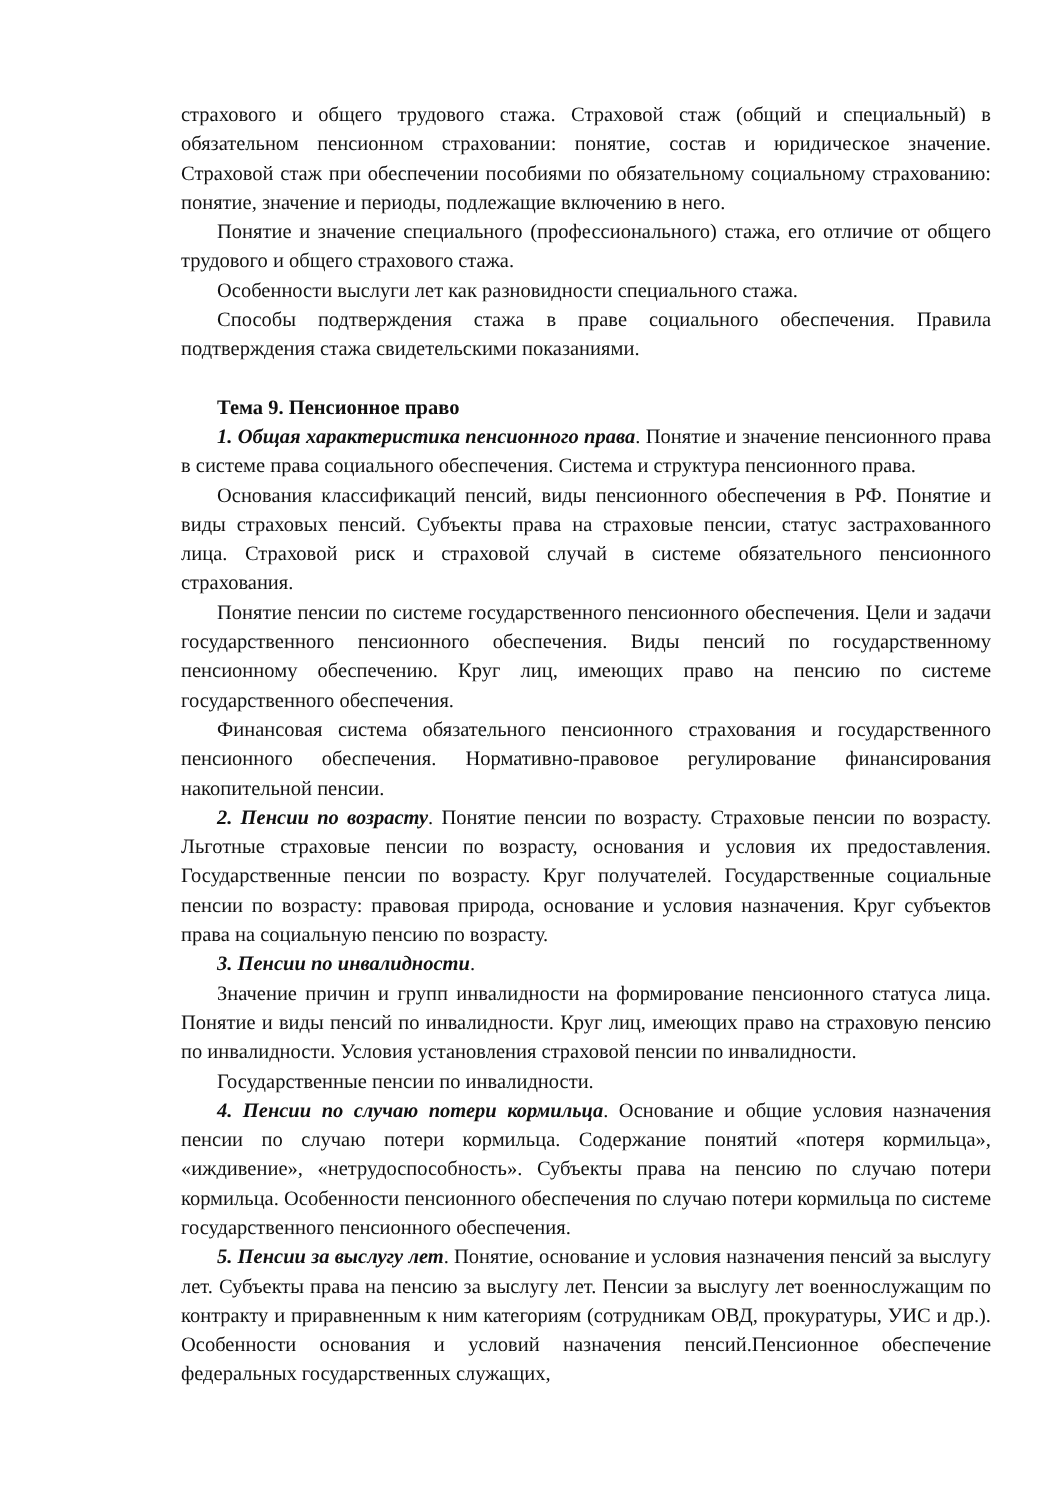страхового и общего трудового стажа. Страховой стаж (общий и специальный) в обязательном пенсионном страховании: понятие, состав и юридическое значение. Страховой стаж при обеспечении пособиями по обязательному социальному страхованию: понятие, значение и периоды, подлежащие включению в него.
Понятие и значение специального (профессионального) стажа, его отличие от общего трудового и общего страхового стажа.
Особенности выслуги лет как разновидности специального стажа.
Способы подтверждения стажа в праве социального обеспечения. Правила подтверждения стажа свидетельскими показаниями.
Тема 9. Пенсионное право
1. Общая характеристика пенсионного права. Понятие и значение пенсионного права в системе права социального обеспечения. Система и структура пенсионного права.
Основания классификаций пенсий, виды пенсионного обеспечения в РФ. Понятие и виды страховых пенсий. Субъекты права на страховые пенсии, статус застрахованного лица. Страховой риск и страховой случай в системе обязательного пенсионного страхования.
Понятие пенсии по системе государственного пенсионного обеспечения. Цели и задачи государственного пенсионного обеспечения. Виды пенсий по государственному пенсионному обеспечению. Круг лиц, имеющих право на пенсию по системе государственного обеспечения.
Финансовая система обязательного пенсионного страхования и государственного пенсионного обеспечения. Нормативно-правовое регулирование финансирования накопительной пенсии.
2. Пенсии по возрасту. Понятие пенсии по возрасту. Страховые пенсии по возрасту. Льготные страховые пенсии по возрасту, основания и условия их предоставления. Государственные пенсии по возрасту. Круг получателей. Государственные социальные пенсии по возрасту: правовая природа, основание и условия назначения. Круг субъектов права на социальную пенсию по возрасту.
3. Пенсии по инвалидности.
Значение причин и групп инвалидности на формирование пенсионного статуса лица. Понятие и виды пенсий по инвалидности. Круг лиц, имеющих право на страховую пенсию по инвалидности. Условия установления страховой пенсии по инвалидности.
Государственные пенсии по инвалидности.
4. Пенсии по случаю потери кормильца. Основание и общие условия назначения пенсии по случаю потери кормильца. Содержание понятий «потеря кормильца», «иждивение», «нетрудоспособность». Субъекты права на пенсию по случаю потери кормильца. Особенности пенсионного обеспечения по случаю потери кормильца по системе государственного пенсионного обеспечения.
5. Пенсии за выслугу лет. Понятие, основание и условия назначения пенсий за выслугу лет. Субъекты права на пенсию за выслугу лет. Пенсии за выслугу лет военнослужащим по контракту и приравненным к ним категориям (сотрудникам ОВД, прокуратуры, УИС и др.). Особенности основания и условий назначения пенсий.Пенсионное обеспечение федеральных государственных служащих,